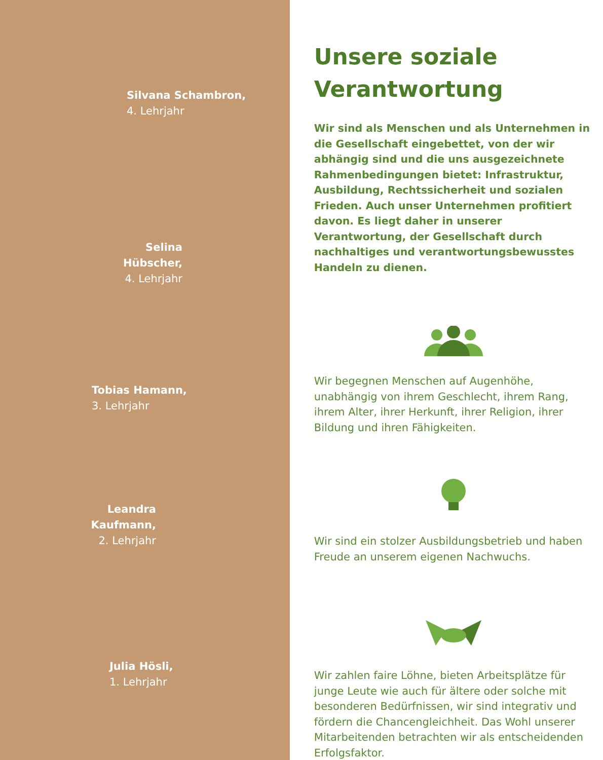Silvana Schambron,
4. Lehrjahr
Selina Hübscher,
4. Lehrjahr
Tobias Hamann,
3. Lehrjahr
Leandra Kaufmann,
2. Lehrjahr
Julia Hösli,
1. Lehrjahr
Unsere soziale Verantwortung
Wir sind als Menschen und als Unternehmen in die Gesellschaft eingebettet, von der wir abhängig sind und die uns ausgezeichnete Rahmenbedingungen bietet: Infrastruktur, Ausbildung, Rechtssicherheit und sozialen Frieden. Auch unser Unternehmen profitiert davon. Es liegt daher in unserer Verantwortung, der Gesellschaft durch nachhaltiges und verantwortungsbewusstes Handeln zu dienen.
Wir begegnen Menschen auf Augenhöhe, unabhängig von ihrem Geschlecht, ihrem Rang, ihrem Alter, ihrer Herkunft, ihrer Religion, ihrer Bildung und ihren Fähigkeiten.
Wir sind ein stolzer Ausbildungsbetrieb und haben Freude an unserem eigenen Nachwuchs.
Wir zahlen faire Löhne, bieten Arbeitsplätze für junge Leute wie auch für ältere oder solche mit besonderen Bedürfnissen, wir sind integrativ und fördern die Chancengleichheit. Das Wohl unserer Mitarbeitenden betrachten wir als entscheidenden Erfolgsfaktor.